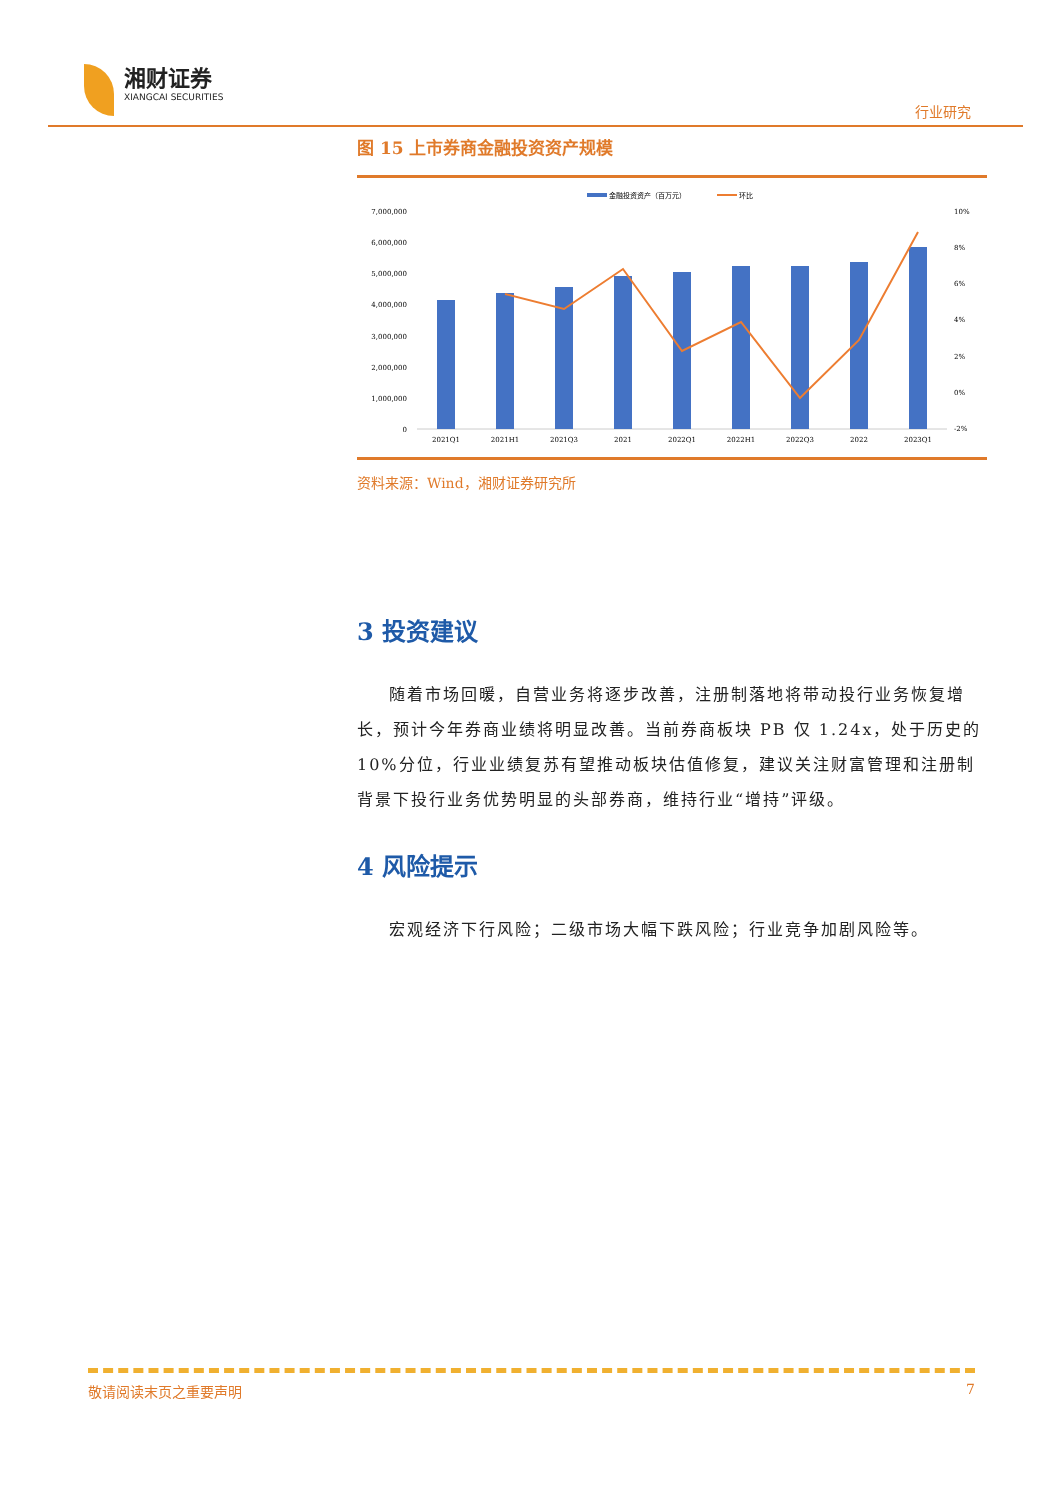湘财证券
XIANGCAI SECURITIES
行业研究
图 15 上市券商金融投资资产规模
金融投资资产（百万元）
环比
7,000,000
6,000,000
5,000,000
4,000,000
3,000,000
2,000,000
1,000,000
0
10%
8%
6%
4%
2%
0%
-2%
2021Q1
2021H1
2021Q3
2021
2022Q1
2022H1
2022Q3
2022
2023Q1
资料来源：Wind，湘财证券研究所
3 投资建议
随着市场回暖，自营业务将逐步改善，注册制落地将带动投行业务恢复增长，预计今年券商业绩将明显改善。当前券商板块 PB 仅 1.24x，处于历史的 10%分位，行业业绩复苏有望推动板块估值修复，建议关注财富管理和注册制背景下投行业务优势明显的头部券商，维持行业“增持”评级。
4 风险提示
宏观经济下行风险；二级市场大幅下跌风险；行业竞争加剧风险等。
敬请阅读末页之重要声明 7